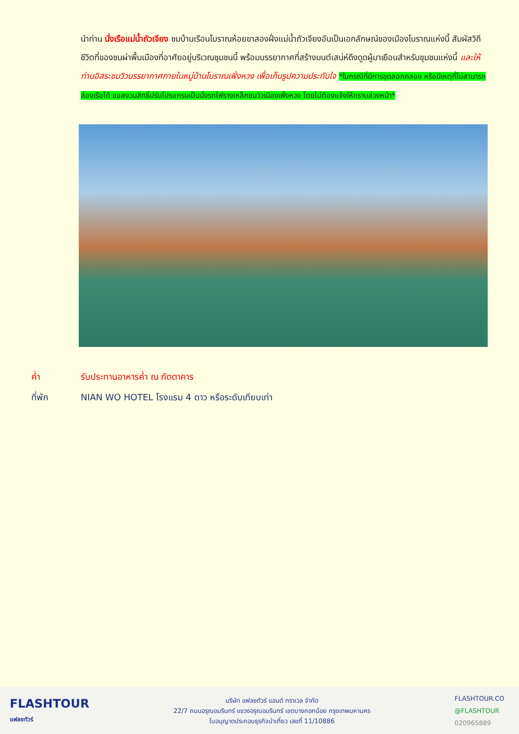นำท่าน นั่งเรือแม่น้ำถัวเจียง ชมบ้านเรือนโบราณห้อยขาสองฝั่งแม่น้ำถัวเจียงอันเป็นเอกลักษณ์ของเมืองโบราณแห่งนี้ สัมผัสวิถีชีวิตที่ของชนผ่าพื้นเมืองที่อาศัยอยู่บริเวณชุมชนนี้ พร้อมบรรยากาศที่สร้างมนต์เสน่ห์ดึงดูดผู้มาเยือนสำหรับชุมชนแห่งนี้ และให้ท่านอิสระชมวิวบรรยากาศภายในหมู่บ้านโบราณเฟิ่งหวง เพื่อเก็บรูปความประทับใจ *ในกรณีที่มีการขุดลอกคลอง หรือมีเหตุที่ไม่สามารถล่องเรือได้ ขอสงวนสิทธิ์ปรับโปรแกรมเป็นนั่งรถไฟรางเหล็กชมวิวเมืองเฟิ่งหวง โดยไม่ต้องแจ้งให้ทราบล่วงหน้า*
ค่ำ รับประทานอาหารค่ำ ณ ภัตตาคาร
ที่พัก NIAN WO HOTEL โรงแรม 4 ดาว หรือระดับเทียบเท่า
FLASHTOUR
แฟลชทัวร์
บริษัท แฟลชทัวร์ แอนด์ ทราเวล จำกัด
22/7 ถนนอรุณอมรินทร์ แขวงอรุณอมรินทร์ เขตบางกอกน้อย กรุงเทพมหานคร
ใบอนุญาตประกอบธุรกิจนำเที่ยว เลขที่ 11/10886
FLASHTOUR.CO
@FLASHTOUR
020965889